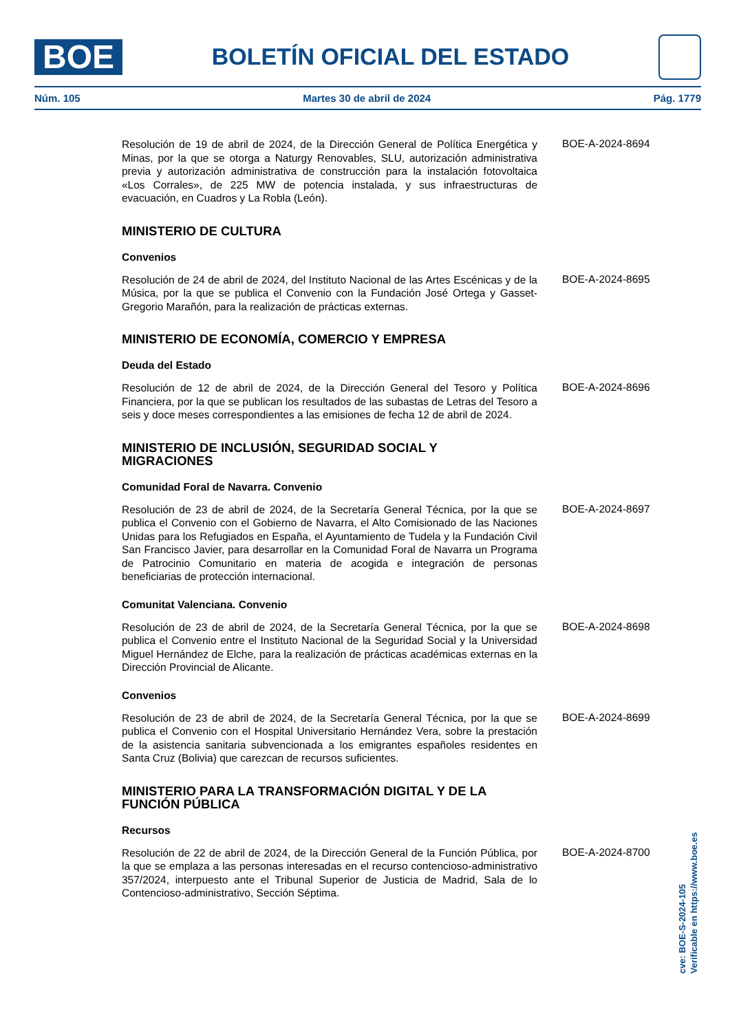BOE
BOLETÍN OFICIAL DEL ESTADO
Núm. 105 Martes 30 de abril de 2024 Pág. 1779
Resolución de 19 de abril de 2024, de la Dirección General de Política Energética y Minas, por la que se otorga a Naturgy Renovables, SLU, autorización administrativa previa y autorización administrativa de construcción para la instalación fotovoltaica «Los Corrales», de 225 MW de potencia instalada, y sus infraestructuras de evacuación, en Cuadros y La Robla (León).
BOE-A-2024-8694
MINISTERIO DE CULTURA
Convenios
Resolución de 24 de abril de 2024, del Instituto Nacional de las Artes Escénicas y de la Música, por la que se publica el Convenio con la Fundación José Ortega y Gasset-Gregorio Marañón, para la realización de prácticas externas.
BOE-A-2024-8695
MINISTERIO DE ECONOMÍA, COMERCIO Y EMPRESA
Deuda del Estado
Resolución de 12 de abril de 2024, de la Dirección General del Tesoro y Política Financiera, por la que se publican los resultados de las subastas de Letras del Tesoro a seis y doce meses correspondientes a las emisiones de fecha 12 de abril de 2024.
BOE-A-2024-8696
MINISTERIO DE INCLUSIÓN, SEGURIDAD SOCIAL Y MIGRACIONES
Comunidad Foral de Navarra. Convenio
Resolución de 23 de abril de 2024, de la Secretaría General Técnica, por la que se publica el Convenio con el Gobierno de Navarra, el Alto Comisionado de las Naciones Unidas para los Refugiados en España, el Ayuntamiento de Tudela y la Fundación Civil San Francisco Javier, para desarrollar en la Comunidad Foral de Navarra un Programa de Patrocinio Comunitario en materia de acogida e integración de personas beneficiarias de protección internacional.
BOE-A-2024-8697
Comunitat Valenciana. Convenio
Resolución de 23 de abril de 2024, de la Secretaría General Técnica, por la que se publica el Convenio entre el Instituto Nacional de la Seguridad Social y la Universidad Miguel Hernández de Elche, para la realización de prácticas académicas externas en la Dirección Provincial de Alicante.
BOE-A-2024-8698
Convenios
Resolución de 23 de abril de 2024, de la Secretaría General Técnica, por la que se publica el Convenio con el Hospital Universitario Hernández Vera, sobre la prestación de la asistencia sanitaria subvencionada a los emigrantes españoles residentes en Santa Cruz (Bolivia) que carezcan de recursos suficientes.
BOE-A-2024-8699
MINISTERIO PARA LA TRANSFORMACIÓN DIGITAL Y DE LA FUNCIÓN PÚBLICA
Recursos
Resolución de 22 de abril de 2024, de la Dirección General de la Función Pública, por la que se emplaza a las personas interesadas en el recurso contencioso-administrativo 357/2024, interpuesto ante el Tribunal Superior de Justicia de Madrid, Sala de lo Contencioso-administrativo, Sección Séptima.
BOE-A-2024-8700
cve: BOE-S-2024-105
Verificable en https://www.boe.es